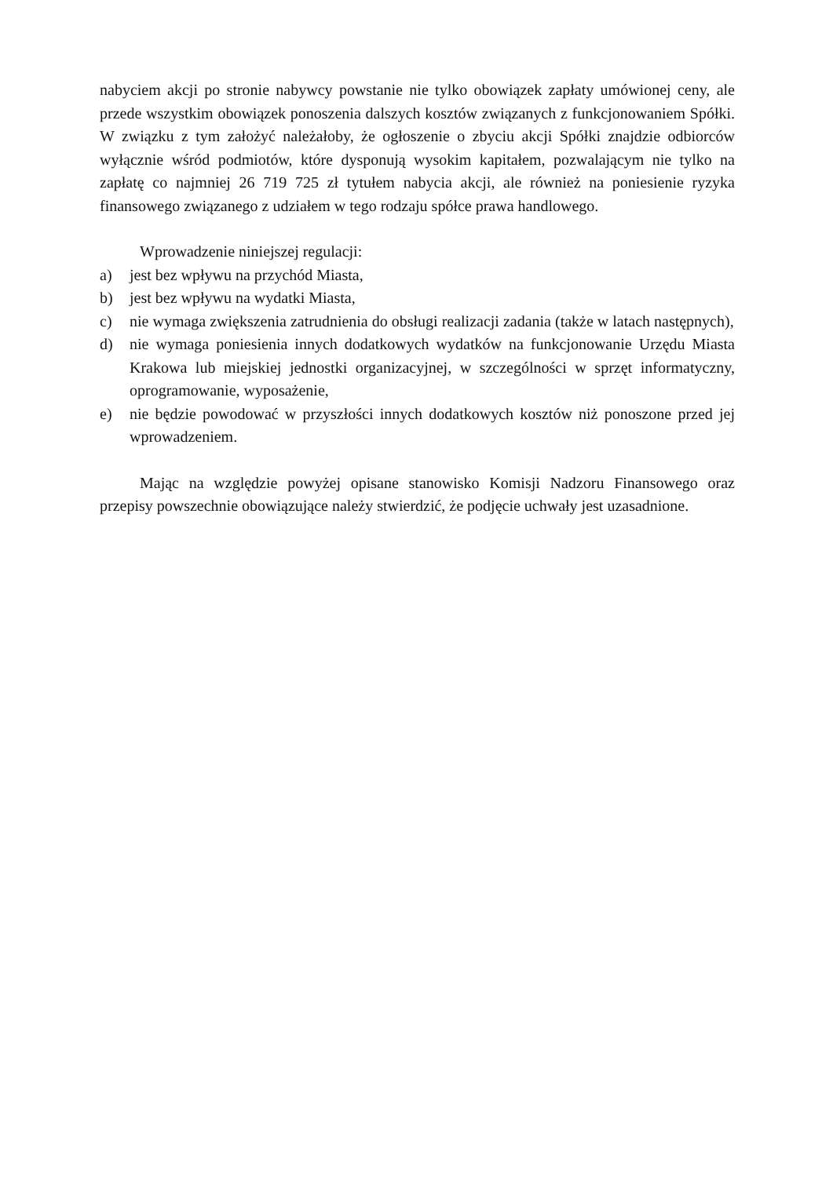nabyciem akcji po stronie nabywcy powstanie nie tylko obowiązek zapłaty umówionej ceny, ale przede wszystkim obowiązek ponoszenia dalszych kosztów związanych z funkcjonowaniem Spółki. W związku z tym założyć należałoby, że ogłoszenie o zbyciu akcji Spółki znajdzie odbiorców wyłącznie wśród podmiotów, które dysponują wysokim kapitałem, pozwalającym nie tylko na zapłatę co najmniej 26 719 725 zł tytułem nabycia akcji, ale również na poniesienie ryzyka finansowego związanego z udziałem w tego rodzaju spółce prawa handlowego.
Wprowadzenie niniejszej regulacji:
a) jest bez wpływu na przychód Miasta,
b) jest bez wpływu na wydatki Miasta,
c) nie wymaga zwiększenia zatrudnienia do obsługi realizacji zadania (także w latach następnych),
d) nie wymaga poniesienia innych dodatkowych wydatków na funkcjonowanie Urzędu Miasta Krakowa lub miejskiej jednostki organizacyjnej, w szczególności w sprzęt informatyczny, oprogramowanie, wyposażenie,
e) nie będzie powodować w przyszłości innych dodatkowych kosztów niż ponoszone przed jej wprowadzeniem.
Mając na względzie powyżej opisane stanowisko Komisji Nadzoru Finansowego oraz przepisy powszechnie obowiązujące należy stwierdzić, że podjęcie uchwały jest uzasadnione.